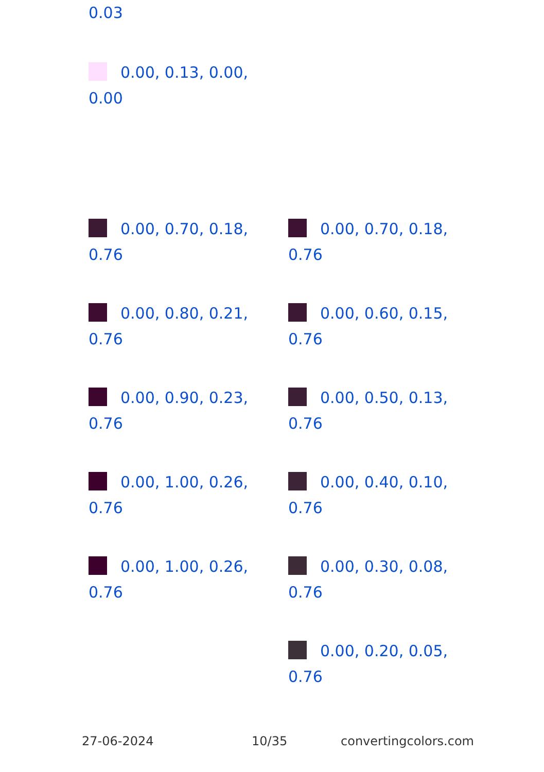0.03
0.00, 0.13, 0.00, 0.00
0.00, 0.70, 0.18, 0.76
0.00, 0.70, 0.18, 0.76
0.00, 0.80, 0.21, 0.76
0.00, 0.60, 0.15, 0.76
0.00, 0.90, 0.23, 0.76
0.00, 0.50, 0.13, 0.76
0.00, 1.00, 0.26, 0.76
0.00, 0.40, 0.10, 0.76
0.00, 1.00, 0.26, 0.76
0.00, 0.30, 0.08, 0.76
0.00, 0.20, 0.05, 0.76
27-06-2024 10/35 convertingcolors.com